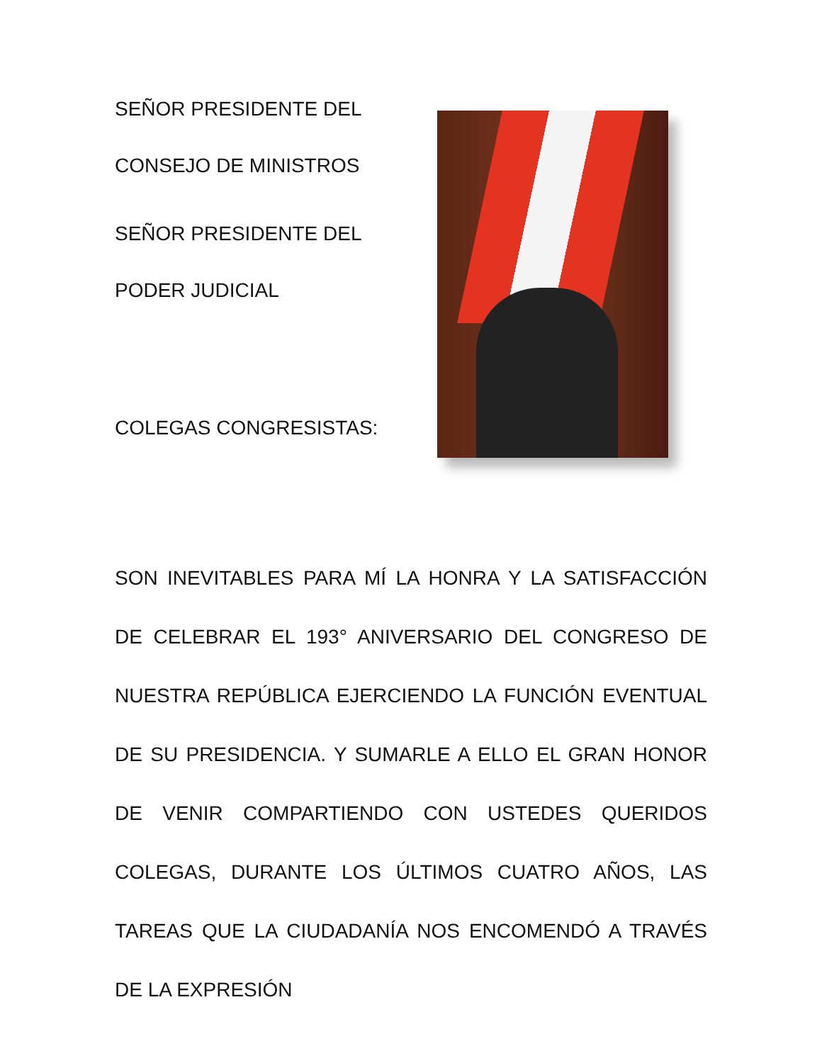SEÑOR PRESIDENTE DEL
CONSEJO DE MINISTROS
SEÑOR PRESIDENTE DEL
PODER JUDICIAL
COLEGAS CONGRESISTAS:
SON INEVITABLES PARA MÍ LA HONRA Y LA SATISFACCIÓN DE CELEBRAR EL 193° ANIVERSARIO DEL CONGRESO DE NUESTRA REPÚBLICA EJERCIENDO LA FUNCIÓN EVENTUAL DE SU PRESIDENCIA. Y SUMARLE A ELLO EL GRAN HONOR DE VENIR COMPARTIENDO CON USTEDES QUERIDOS COLEGAS, DURANTE LOS ÚLTIMOS CUATRO AÑOS, LAS TAREAS QUE LA CIUDADANÍA NOS ENCOMENDÓ A TRAVÉS DE LA EXPRESIÓN